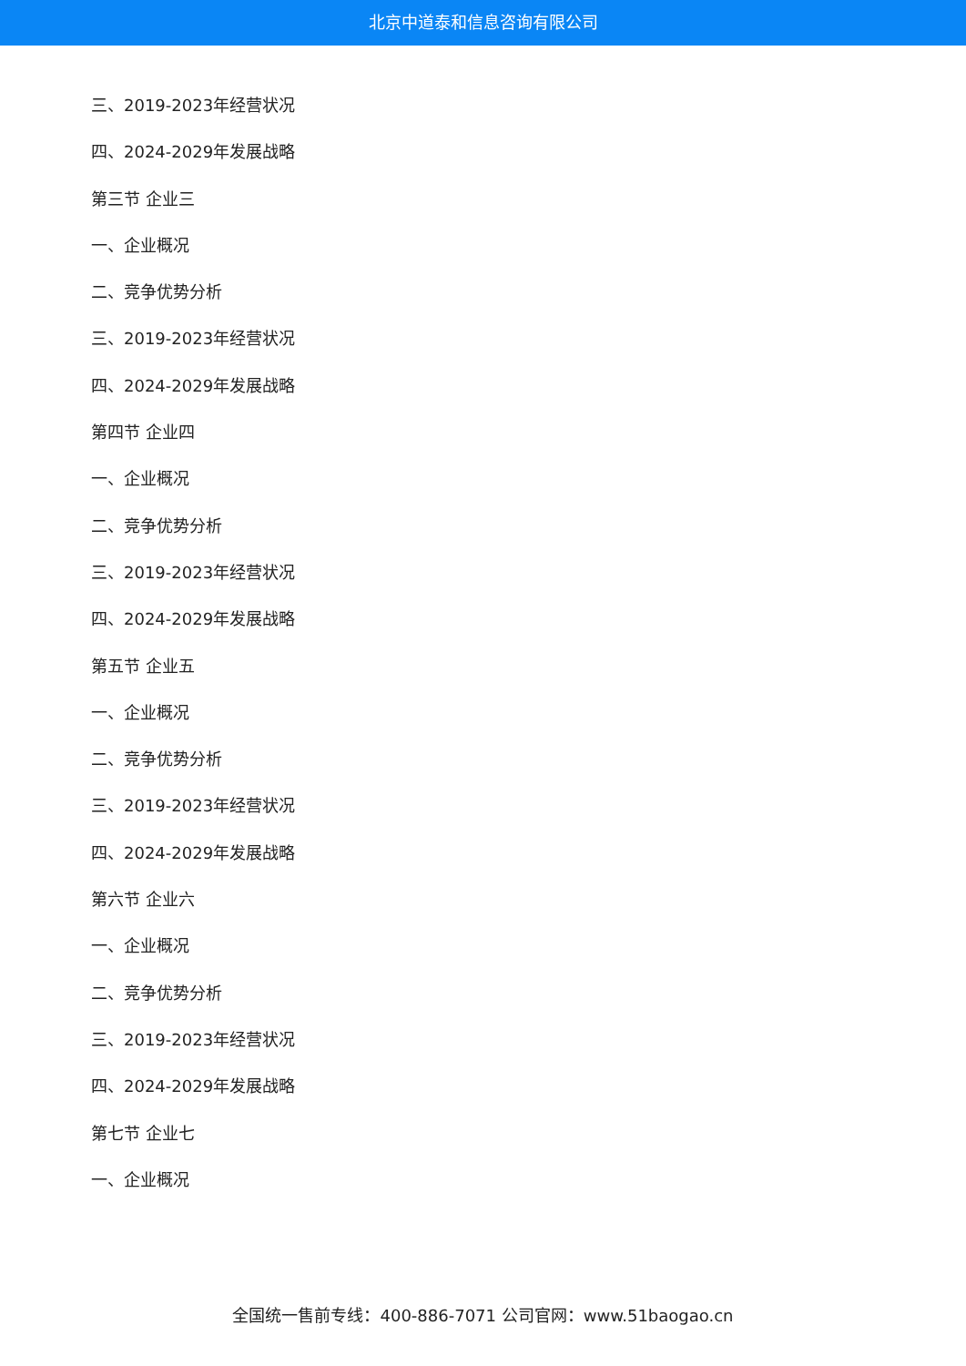北京中道泰和信息咨询有限公司
三、2019-2023年经营状况
四、2024-2029年发展战略
第三节 企业三
一、企业概况
二、竞争优势分析
三、2019-2023年经营状况
四、2024-2029年发展战略
第四节 企业四
一、企业概况
二、竞争优势分析
三、2019-2023年经营状况
四、2024-2029年发展战略
第五节 企业五
一、企业概况
二、竞争优势分析
三、2019-2023年经营状况
四、2024-2029年发展战略
第六节 企业六
一、企业概况
二、竞争优势分析
三、2019-2023年经营状况
四、2024-2029年发展战略
第七节 企业七
一、企业概况
全国统一售前专线：400-886-7071 公司官网：www.51baogao.cn